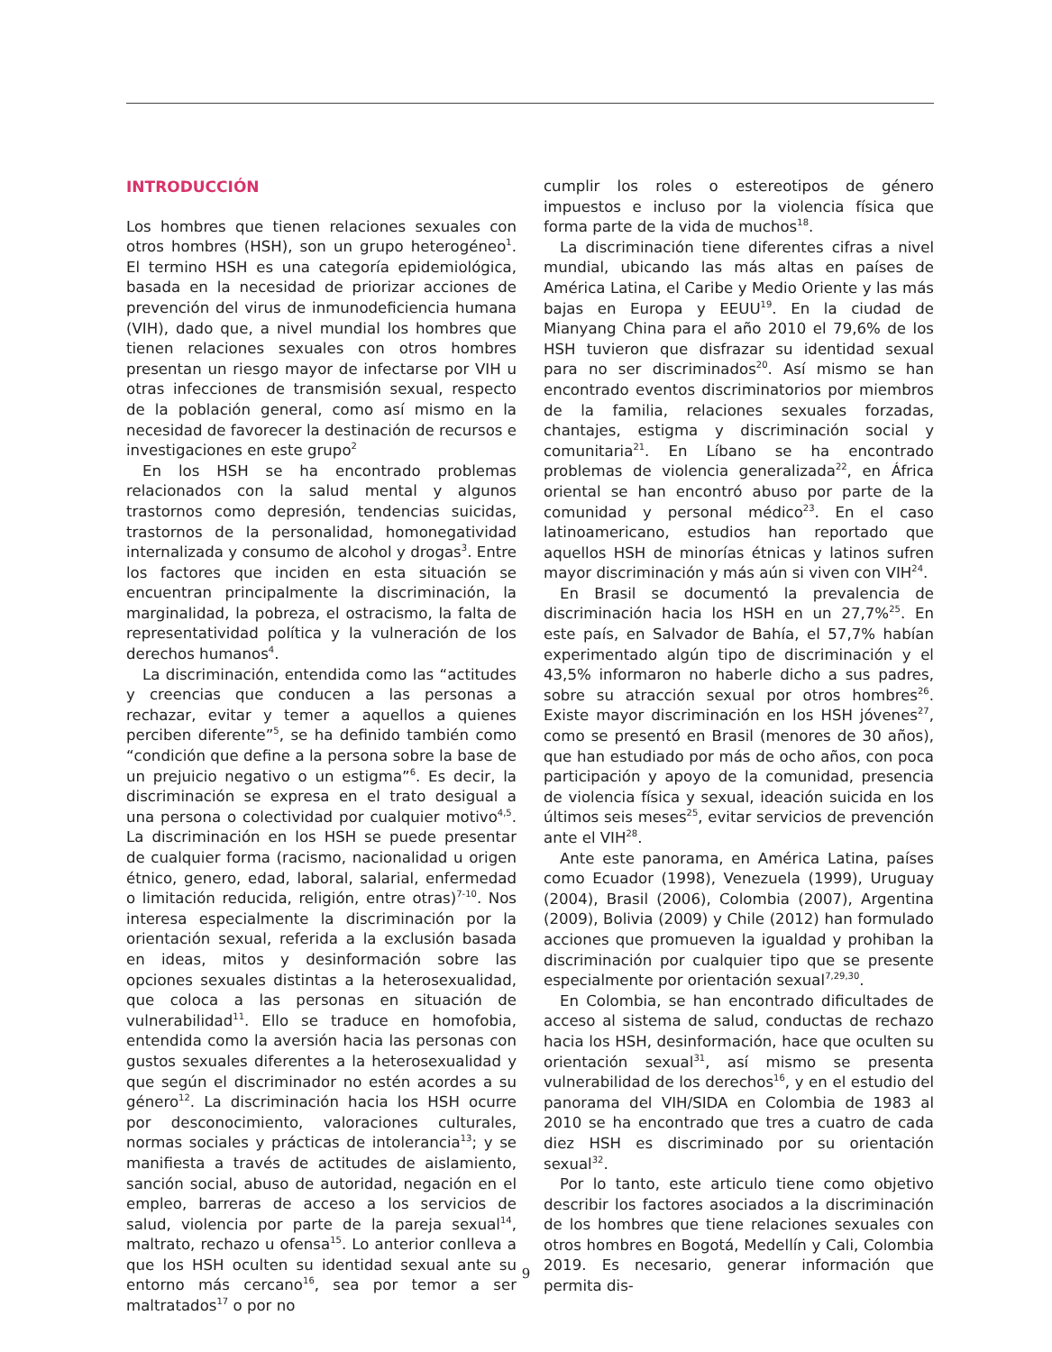INTRODUCCIÓN
Los hombres que tienen relaciones sexuales con otros hombres (HSH), son un grupo heterogéneo<sup>1</sup>. El termino HSH es una categoría epidemiológica, basada en la necesidad de priorizar acciones de prevención del virus de inmunodeficiencia humana (VIH), dado que, a nivel mundial los hombres que tienen relaciones sexuales con otros hombres presentan un riesgo mayor de infectarse por VIH u otras infecciones de transmisión sexual, respecto de la población general, como así mismo en la necesidad de favorecer la destinación de recursos e investigaciones en este grupo<sup>2</sup>
En los HSH se ha encontrado problemas relacionados con la salud mental y algunos trastornos como depresión, tendencias suicidas, trastornos de la personalidad, homonegatividad internalizada y consumo de alcohol y drogas<sup>3</sup>. Entre los factores que inciden en esta situación se encuentran principalmente la discriminación, la marginalidad, la pobreza, el ostracismo, la falta de representatividad política y la vulneración de los derechos humanos<sup>4</sup>.
La discriminación, entendida como las “actitudes y creencias que conducen a las personas a rechazar, evitar y temer a aquellos a quienes perciben diferente”<sup>5</sup>, se ha definido también como “condición que define a la persona sobre la base de un prejuicio negativo o un estigma”<sup>6</sup>. Es decir, la discriminación se expresa en el trato desigual a una persona o colectividad por cualquier motivo<sup>4,5</sup>. La discriminación en los HSH se puede presentar de cualquier forma (racismo, nacionalidad u origen étnico, genero, edad, laboral, salarial, enfermedad o limitación reducida, religión, entre otras)<sup>7-10</sup>. Nos interesa especialmente la discriminación por la orientación sexual, referida a la exclusión basada en ideas, mitos y desinformación sobre las opciones sexuales distintas a la heterosexualidad, que coloca a las personas en situación de vulnerabilidad<sup>11</sup>. Ello se traduce en homofobia, entendida como la aversión hacia las personas con gustos sexuales diferentes a la heterosexualidad y que según el discriminador no estén acordes a su género<sup>12</sup>. La discriminación hacia los HSH ocurre por desconocimiento, valoraciones culturales, normas sociales y prácticas de intolerancia<sup>13</sup>; y se manifiesta a través de actitudes de aislamiento, sanción social, abuso de autoridad, negación en el empleo, barreras de acceso a los servicios de salud, violencia por parte de la pareja sexual<sup>14</sup>, maltrato, rechazo u ofensa<sup>15</sup>. Lo anterior conlleva a que los HSH oculten su identidad sexual ante su entorno más cercano<sup>16</sup>, sea por temor a ser maltratados<sup>17</sup> o por no
cumplir los roles o estereotipos de género impuestos e incluso por la violencia física que forma parte de la vida de muchos<sup>18</sup>.
La discriminación tiene diferentes cifras a nivel mundial, ubicando las más altas en países de América Latina, el Caribe y Medio Oriente y las más bajas en Europa y EEUU<sup>19</sup>. En la ciudad de Mianyang China para el año 2010 el 79,6% de los HSH tuvieron que disfrazar su identidad sexual para no ser discriminados<sup>20</sup>. Así mismo se han encontrado eventos discriminatorios por miembros de la familia, relaciones sexuales forzadas, chantajes, estigma y discriminación social y comunitaria<sup>21</sup>. En Líbano se ha encontrado problemas de violencia generalizada<sup>22</sup>, en África oriental se han encontró abuso por parte de la comunidad y personal médico<sup>23</sup>. En el caso latinoamericano, estudios han reportado que aquellos HSH de minorías étnicas y latinos sufren mayor discriminación y más aún si viven con VIH<sup>24</sup>.
En Brasil se documentó la prevalencia de discriminación hacia los HSH en un 27,7%<sup>25</sup>. En este país, en Salvador de Bahía, el 57,7% habían experimentado algún tipo de discriminación y el 43,5% informaron no haberle dicho a sus padres, sobre su atracción sexual por otros hombres<sup>26</sup>. Existe mayor discriminación en los HSH jóvenes<sup>27</sup>, como se presentó en Brasil (menores de 30 años), que han estudiado por más de ocho años, con poca participación y apoyo de la comunidad, presencia de violencia física y sexual, ideación suicida en los últimos seis meses<sup>25</sup>, evitar servicios de prevención ante el VIH<sup>28</sup>.
Ante este panorama, en América Latina, países como Ecuador (1998), Venezuela (1999), Uruguay (2004), Brasil (2006), Colombia (2007), Argentina (2009), Bolivia (2009) y Chile (2012) han formulado acciones que promueven la igualdad y prohiban la discriminación por cualquier tipo que se presente especialmente por orientación sexual<sup>7,29,30</sup>.
En Colombia, se han encontrado dificultades de acceso al sistema de salud, conductas de rechazo hacia los HSH, desinformación, hace que oculten su orientación sexual<sup>31</sup>, así mismo se presenta vulnerabilidad de los derechos<sup>16</sup>, y en el estudio del panorama del VIH/SIDA en Colombia de 1983 al 2010 se ha encontrado que tres a cuatro de cada diez HSH es discriminado por su orientación sexual<sup>32</sup>.
Por lo tanto, este articulo tiene como objetivo describir los factores asociados a la discriminación de los hombres que tiene relaciones sexuales con otros hombres en Bogotá, Medellín y Cali, Colombia 2019. Es necesario, generar información que permita dis-
9